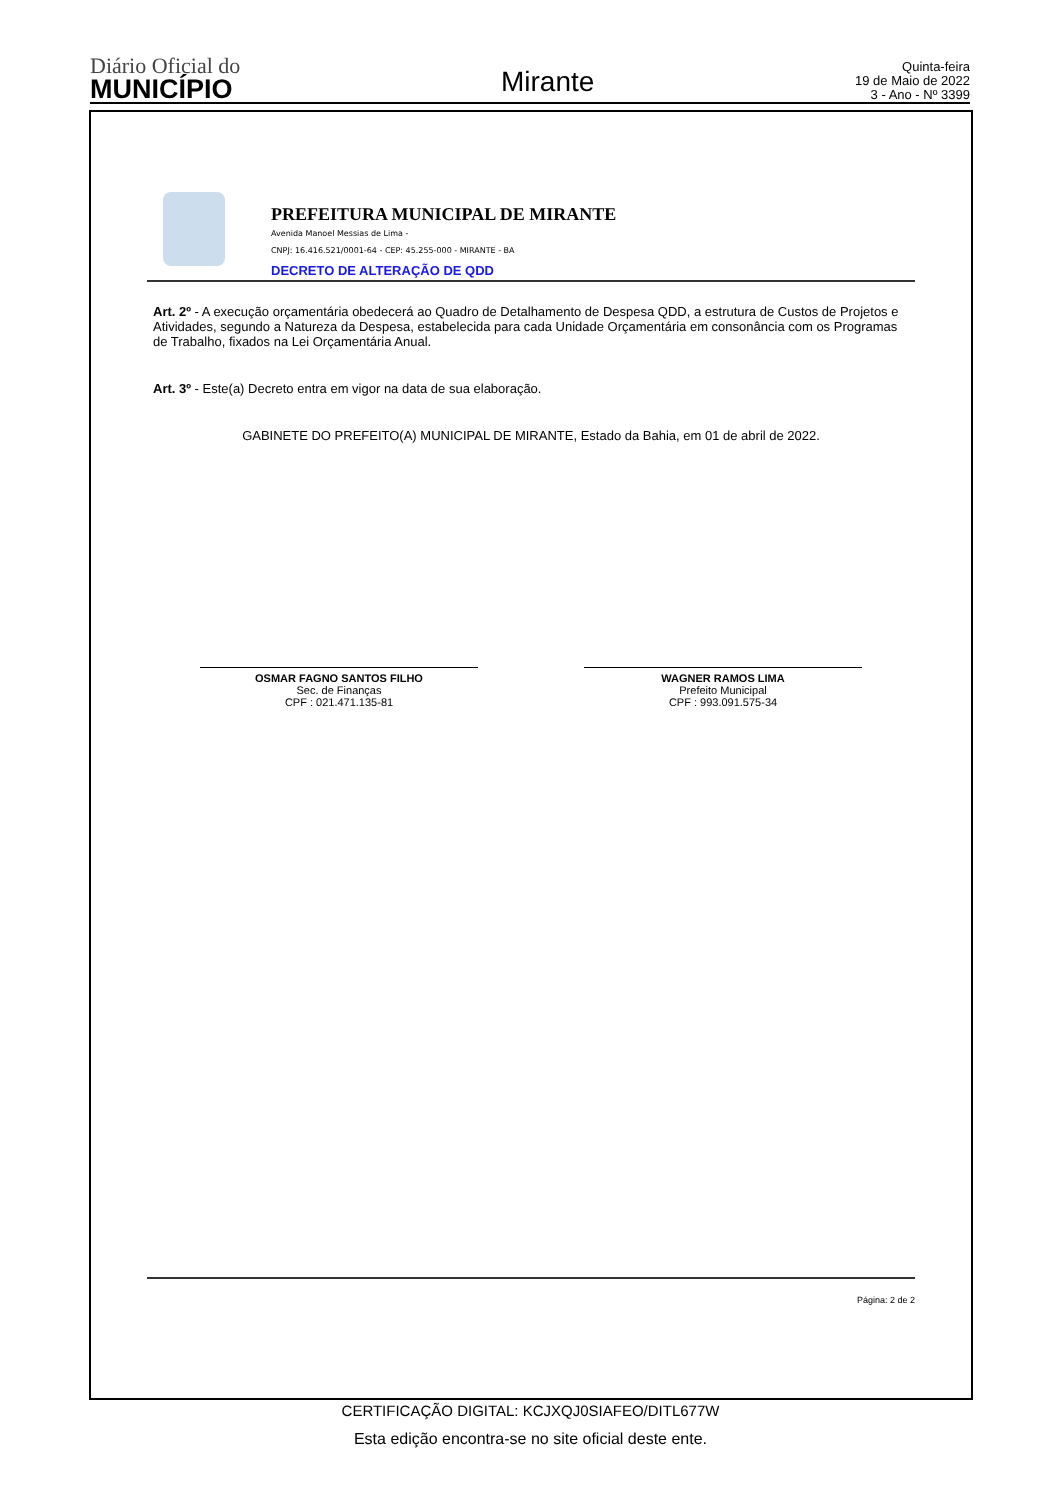Diário Oficial do
MUNICÍPIO
Mirante
Quinta-feira
19 de Maio de 2022
3 - Ano - Nº 3399
PREFEITURA MUNICIPAL DE MIRANTE
Avenida Manoel Messias de Lima -
CNPJ: 16.416.521/0001-64 - CEP: 45.255-000 - MIRANTE - BA
DECRETO DE ALTERAÇÃO DE QDD
Art. 2º - A execução orçamentária obedecerá ao Quadro de Detalhamento de Despesa QDD, a estrutura de Custos de Projetos e Atividades, segundo a Natureza da Despesa, estabelecida para cada Unidade Orçamentária em consonância com os Programas de Trabalho, fixados na Lei Orçamentária Anual.
Art. 3º - Este(a) Decreto entra em vigor na data de sua elaboração.
GABINETE DO PREFEITO(A) MUNICIPAL DE MIRANTE, Estado da Bahia, em 01 de abril de 2022.
OSMAR FAGNO SANTOS FILHO
Sec. de Finanças
CPF : 021.471.135-81
WAGNER RAMOS LIMA
Prefeito Municipal
CPF : 993.091.575-34
Página: 2 de 2
CERTIFICAÇÃO DIGITAL: KCJXQJ0SIAFEO/DITL677W
Esta edição encontra-se no site oficial deste ente.